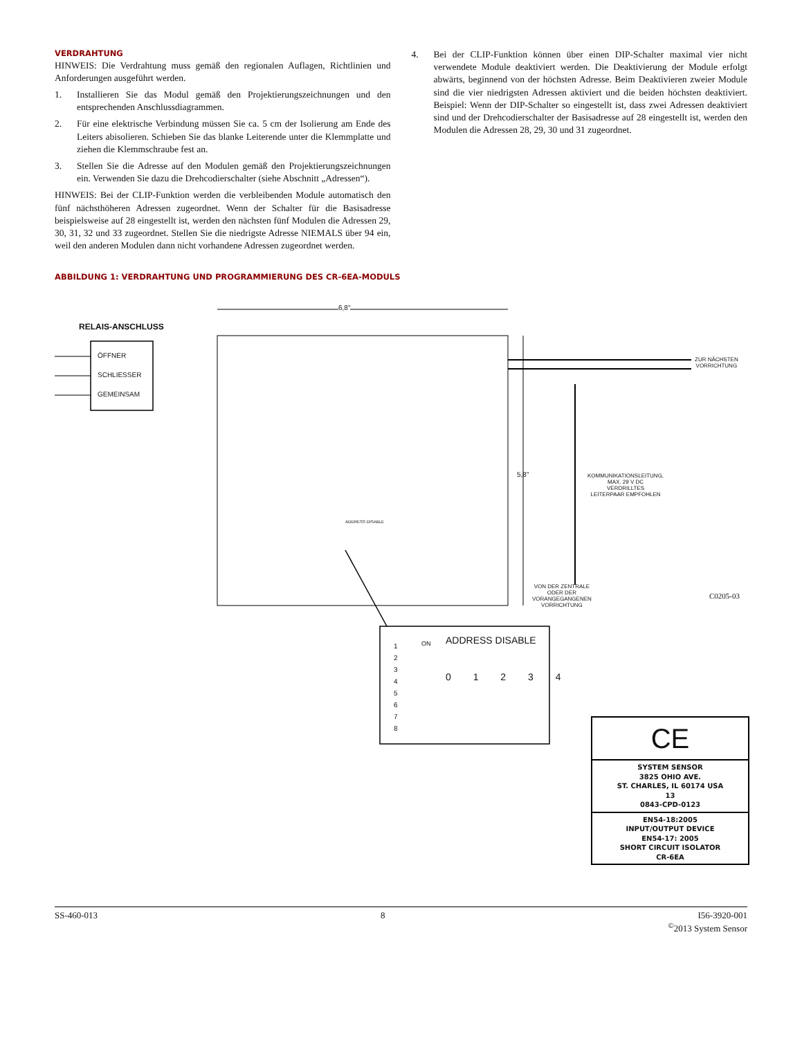VERDRAHTUNG
HINWEIS: Die Verdrahtung muss gemäß den regionalen Auflagen, Richtlinien und Anforderungen ausgeführt werden.
1. Installieren Sie das Modul gemäß den Projektierungszeichnungen und den entsprechenden Anschlussdiagrammen.
2. Für eine elektrische Verbindung müssen Sie ca. 5 cm der Isolierung am Ende des Leiters abisolieren. Schieben Sie das blanke Leiterende unter die Klemmplatte und ziehen die Klemmschraube fest an.
3. Stellen Sie die Adresse auf den Modulen gemäß den Projektierungszeichnungen ein. Verwenden Sie dazu die Drehcodierschalter (siehe Abschnitt „Adressen“).
HINWEIS: Bei der CLIP-Funktion werden die verbleibenden Module automatisch den fünf nächsthöheren Adressen zugeordnet. Wenn der Schalter für die Basisadresse beispielsweise auf 28 eingestellt ist, werden den nächsten fünf Modulen die Adressen 29, 30, 31, 32 und 33 zugeordnet. Stellen Sie die niedrigste Adresse NIEMALS über 94 ein, weil den anderen Modulen dann nicht vorhandene Adressen zugeordnet werden.
4. Bei der CLIP-Funktion können über einen DIP-Schalter maximal vier nicht verwendete Module deaktiviert werden. Die Deaktivierung der Module erfolgt abwärts, beginnend von der höchsten Adresse. Beim Deaktivieren zweier Module sind die vier niedrigsten Adressen aktiviert und die beiden höchsten deaktiviert. Beispiel: Wenn der DIP-Schalter so eingestellt ist, dass zwei Adressen deaktiviert sind und der Drehcodierschalter der Basisadresse auf 28 eingestellt ist, werden den Modulen die Adressen 28, 29, 30 und 31 zugeordnet.
ABBILDUNG 1: VERDRAHTUNG UND PROGRAMMIERUNG DES CR-6EA-MODULS
6,8"
RELAIS-ANSCHLUSS
ÖFFNER
SCHLIESSER
GEMEINSAM
ZUR NÄCHSTEN
VORRICHTUNG
5,8"
KOMMUNIKATIONSLEITUNG,
MAX. 29 V DC
VERDRILLTES
LEITERPAAR EMPFOHLEN
VON DER ZENTRALE
ODER DER
VORANGEGANGENEN
VORRICHTUNG
C0205-03
ADDRESS DISABLE
ADDRESS DISABLE
0 1 2 3 4
1
2
3
4
5
6
7
8
ON
CE
SYSTEM SENSOR
3825 OHIO AVE.
ST. CHARLES, IL 60174 USA
13
0843-CPD-0123
EN54-18:2005
INPUT/OUTPUT DEVICE
EN54-17: 2005
SHORT CIRCUIT ISOLATOR
CR-6EA
SS-460-013 8 I56-3920-001
<sup>©</sup>2013 System Sensor